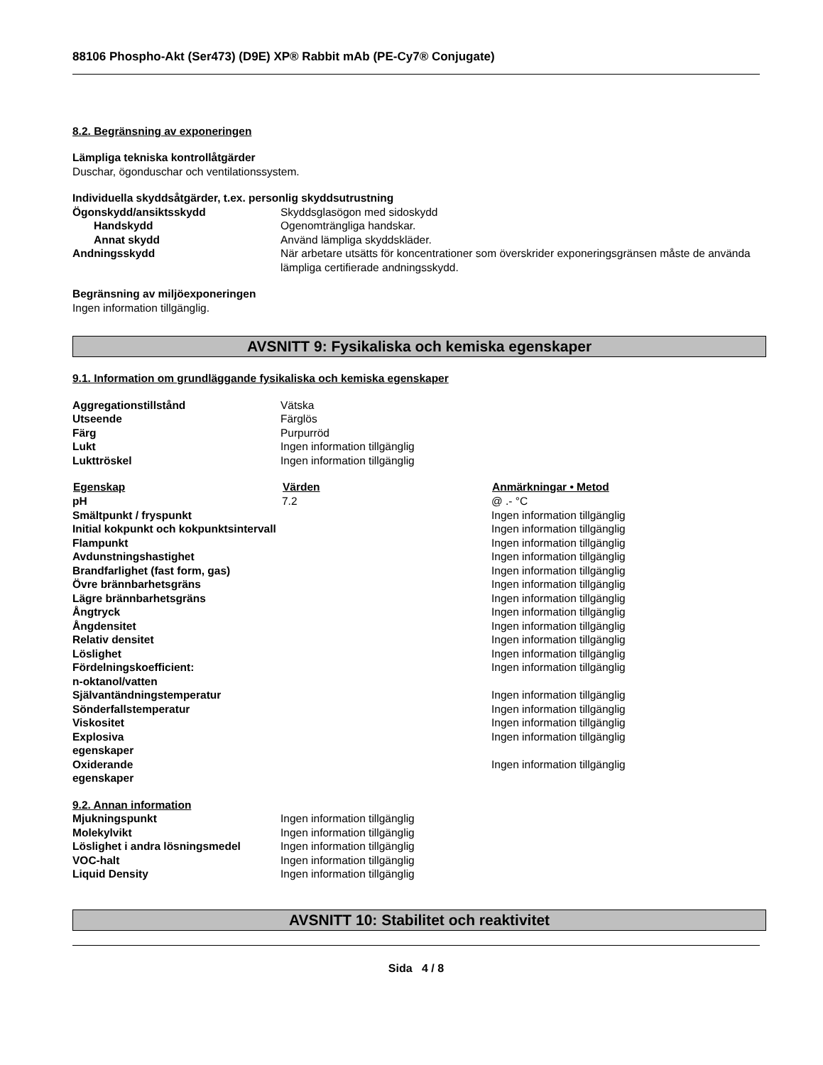88106 Phospho-Akt (Ser473) (D9E) XP® Rabbit mAb (PE-Cy7® Conjugate)
8.2. Begränsning av exponeringen
Lämpliga tekniska kontrollåtgärder
Duschar, ögonduschar och ventilationssystem.
Individuella skyddsåtgärder, t.ex. personlig skyddsutrustning
| Ögonskydd/ansiktsskydd | Skyddsglasögon med sidoskydd |
| Handskydd | Ogenomträngliga handskar. |
| Annat skydd | Använd lämpliga skyddskläder. |
| Andningsskydd | När arbetare utsätts för koncentrationer som överskrider exponeringsgränsen måste de använda lämpliga certifierade andningsskydd. |
Begränsning av miljöexponeringen
Ingen information tillgänglig.
AVSNITT 9: Fysikaliska och kemiska egenskaper
9.1. Information om grundläggande fysikaliska och kemiska egenskaper
| Aggregationstillstånd | Vätska |
| Utseende | Färglös |
| Färg | Purpurröd |
| Lukt | Ingen information tillgänglig |
| Lukttröskel | Ingen information tillgänglig |
| Egenskap | Värden | Anmärkningar • Metod |
| --- | --- | --- |
| pH | 7.2 | @ .- °C |
| Smältpunkt / fryspunkt | | Ingen information tillgänglig |
| Initial kokpunkt och kokpunktsintervall | | Ingen information tillgänglig |
| Flampunkt | | Ingen information tillgänglig |
| Avdunstningshastighet | | Ingen information tillgänglig |
| Brandfarlighet (fast form, gas) | | Ingen information tillgänglig |
| Övre brännbarhetsgräns | | Ingen information tillgänglig |
| Lägre brännbarhetsgräns | | Ingen information tillgänglig |
| Ångtryck | | Ingen information tillgänglig |
| Ångdensitet | | Ingen information tillgänglig |
| Relativ densitet | | Ingen information tillgänglig |
| Löslighet | | Ingen information tillgänglig |
| Fördelningskoefficient: n-oktanol/vatten | | Ingen information tillgänglig |
| Självantändningstemperatur | | Ingen information tillgänglig |
| Sönderfallstemperatur | | Ingen information tillgänglig |
| Viskositet | | Ingen information tillgänglig |
| Explosiva egenskaper | | Ingen information tillgänglig |
| Oxiderande egenskaper | | Ingen information tillgänglig |
9.2. Annan information
| Mjukningspunkt | Ingen information tillgänglig |
| Molekylvikt | Ingen information tillgänglig |
| Löslighet i andra lösningsmedel | Ingen information tillgänglig |
| VOC-halt | Ingen information tillgänglig |
| Liquid Density | Ingen information tillgänglig |
AVSNITT 10: Stabilitet och reaktivitet
Sida 4 / 8